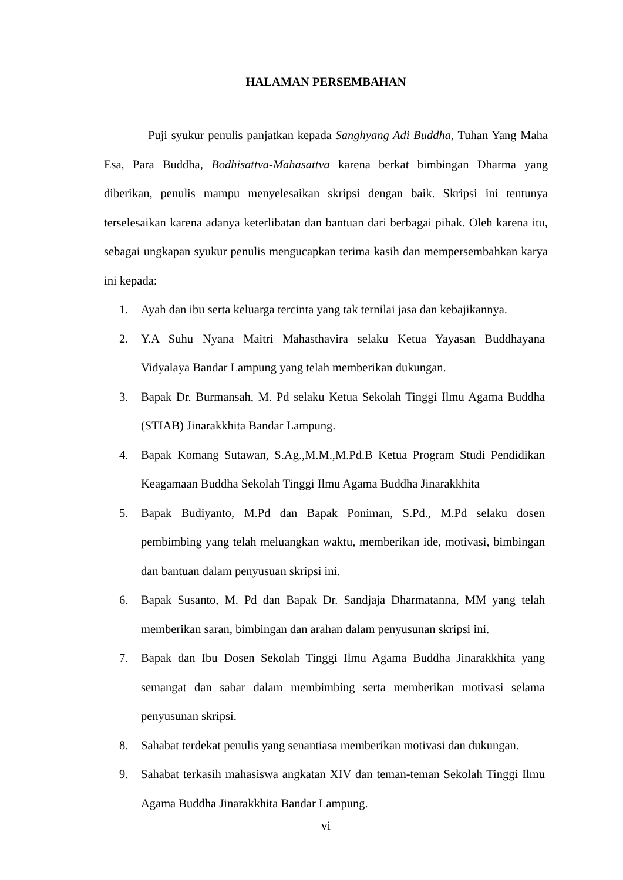HALAMAN PERSEMBAHAN
Puji syukur penulis panjatkan kepada Sanghyang Adi Buddha, Tuhan Yang Maha Esa, Para Buddha, Bodhisattva-Mahasattva karena berkat bimbingan Dharma yang diberikan, penulis mampu menyelesaikan skripsi dengan baik. Skripsi ini tentunya terselesaikan karena adanya keterlibatan dan bantuan dari berbagai pihak. Oleh karena itu, sebagai ungkapan syukur penulis mengucapkan terima kasih dan mempersembahkan karya ini kepada:
1. Ayah dan ibu serta keluarga tercinta yang tak ternilai jasa dan kebajikannya.
2. Y.A Suhu Nyana Maitri Mahasthavira selaku Ketua Yayasan Buddhayana Vidyalaya Bandar Lampung yang telah memberikan dukungan.
3. Bapak Dr. Burmansah, M. Pd selaku Ketua Sekolah Tinggi Ilmu Agama Buddha (STIAB) Jinarakkhita Bandar Lampung.
4. Bapak Komang Sutawan, S.Ag.,M.M.,M.Pd.B Ketua Program Studi Pendidikan Keagamaan Buddha Sekolah Tinggi Ilmu Agama Buddha Jinarakkhita
5. Bapak Budiyanto, M.Pd dan Bapak Poniman, S.Pd., M.Pd selaku dosen pembimbing yang telah meluangkan waktu, memberikan ide, motivasi, bimbingan dan bantuan dalam penyusuan skripsi ini.
6. Bapak Susanto, M. Pd dan Bapak Dr. Sandjaja Dharmatanna, MM yang telah memberikan saran, bimbingan dan arahan dalam penyusunan skripsi ini.
7. Bapak dan Ibu Dosen Sekolah Tinggi Ilmu Agama Buddha Jinarakkhita yang semangat dan sabar dalam membimbing serta memberikan motivasi selama penyusunan skripsi.
8. Sahabat terdekat penulis yang senantiasa memberikan motivasi dan dukungan.
9. Sahabat terkasih mahasiswa angkatan XIV dan teman-teman Sekolah Tinggi Ilmu Agama Buddha Jinarakkhita Bandar Lampung.
vi